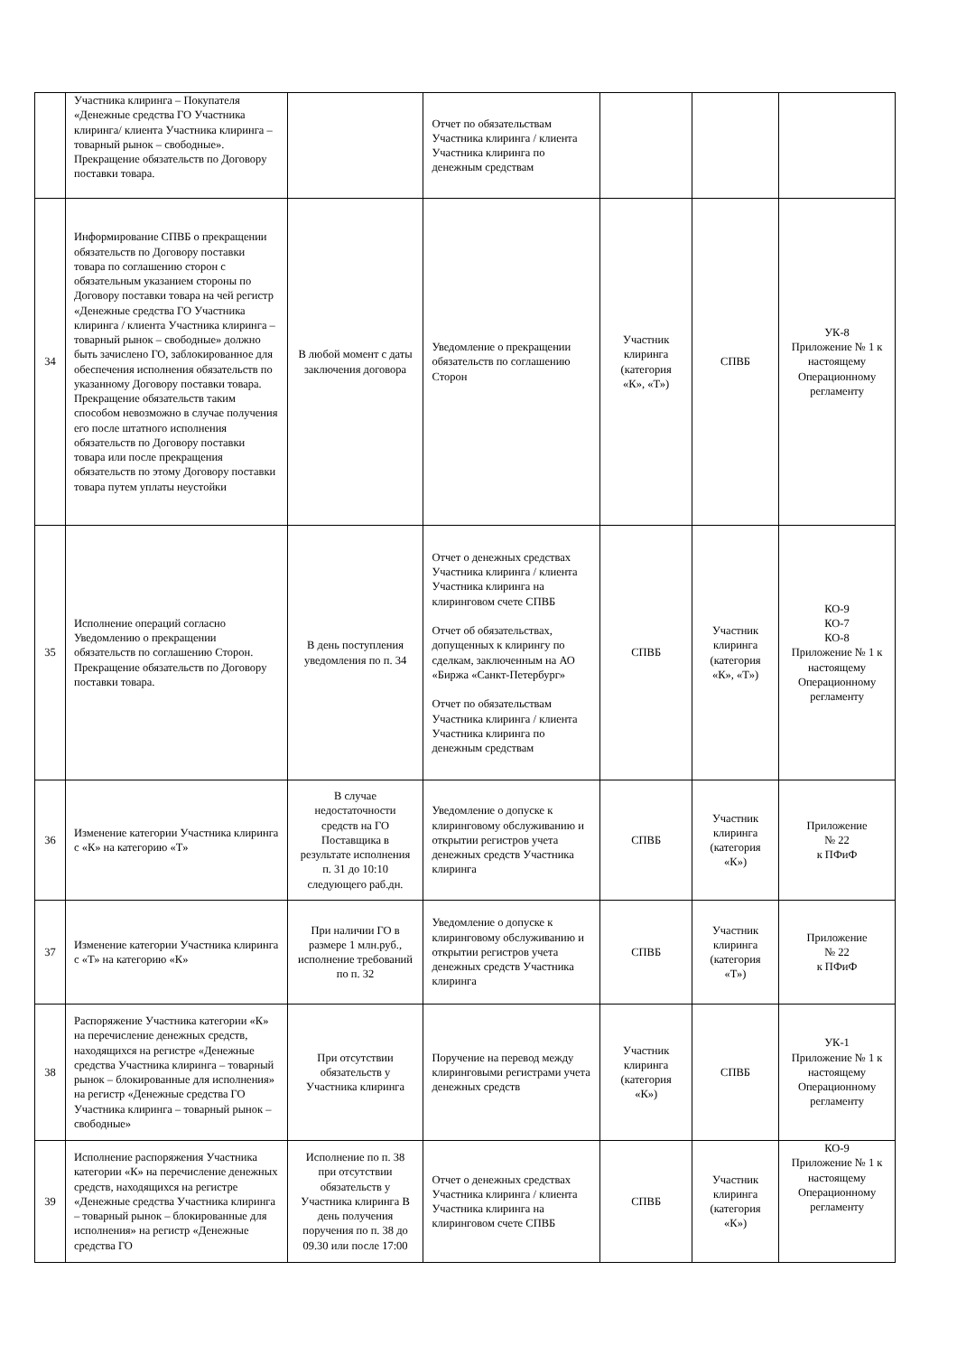| | Участника клиринга – Покупателя «Денежные средства ГО Участника клиринга/ клиента Участника клиринга – товарный рынок – свободные». Прекращение обязательств по Договору поставки товара. | | Отчет по обязательствам Участника клиринга / клиента Участника клиринга по денежным средствам | | | |
| 34 | Информирование СПВБ о прекращении обязательств по Договору поставки товара по соглашению сторон с обязательным указанием стороны по Договору поставки товара на чей регистр «Денежные средства ГО Участника клиринга / клиента Участника клиринга – товарный рынок – свободные» должно быть зачислено ГО, заблокированное для обеспечения исполнения обязательств по указанному Договору поставки товара. Прекращение обязательств таким способом невозможно в случае получения его после штатного исполнения обязательств по Договору поставки товара или после прекращения обязательств по этому Договору поставки товара путем уплаты неустойки | В любой момент с даты заключения договора | Уведомление о прекращении обязательств по соглашению Сторон | Участник клиринга (категория «К», «Т») | СПВБ | УК-8 Приложение № 1 к настоящему Операционному регламенту |
| 35 | Исполнение операций согласно Уведомлению о прекращении обязательств по соглашению Сторон. Прекращение обязательств по Договору поставки товара. | В день поступления уведомления по п. 34 | Отчет о денежных средствах Участника клиринга / клиента Участника клиринга на клиринговом счете СПВБ Отчет об обязательствах, допущенных к клирингу по сделкам, заключенным на АО «Биржа «Санкт-Петербург» Отчет по обязательствам Участника клиринга / клиента Участника клиринга по денежным средствам | СПВБ | Участник клиринга (категория «К», «Т») | КО-9 КО-7 КО-8 Приложение № 1 к настоящему Операционному регламенту |
| 36 | Изменение категории Участника клиринга с «К» на категорию «Т» | В случае недостаточности средств на ГО Поставщика в результате исполнения п. 31 до 10:10 следующего раб.дн. | Уведомление о допуске к клиринговому обслуживанию и открытии регистров учета денежных средств Участника клиринга | СПВБ | Участник клиринга (категория «К») | Приложение № 22 к ПФиФ |
| 37 | Изменение категории Участника клиринга с «Т» на категорию «К» | При наличии ГО в размере 1 млн.руб., исполнение требований по п. 32 | Уведомление о допуске к клиринговому обслуживанию и открытии регистров учета денежных средств Участника клиринга | СПВБ | Участник клиринга (категория «Т») | Приложение № 22 к ПФиФ |
| 38 | Распоряжение Участника категории «К» на перечисление денежных средств, находящихся на регистре «Денежные средства Участника клиринга – товарный рынок – блокированные для исполнения» на регистр «Денежные средства ГО Участника клиринга – товарный рынок – свободные» | При отсутствии обязательств у Участника клиринга | Поручение на перевод между клиринговыми регистрами учета денежных средств | Участник клиринга (категория «К») | СПВБ | УК-1 Приложение № 1 к настоящему Операционному регламенту |
| 39 | Исполнение распоряжения Участника категории «К» на перечисление денежных средств, находящихся на регистре «Денежные средства Участника клиринга – товарный рынок – блокированные для исполнения» на регистр «Денежные средства ГО | Исполнение по п. 38 при отсутствии обязательств у Участника клиринга В день получения поручения по п. 38 до 09.30 или после 17:00 | Отчет о денежных средствах Участника клиринга / клиента Участника клиринга на клиринговом счете СПВБ | СПВБ | Участник клиринга (категория «К») | КО-9 Приложение № 1 к настоящему Операционному регламенту |